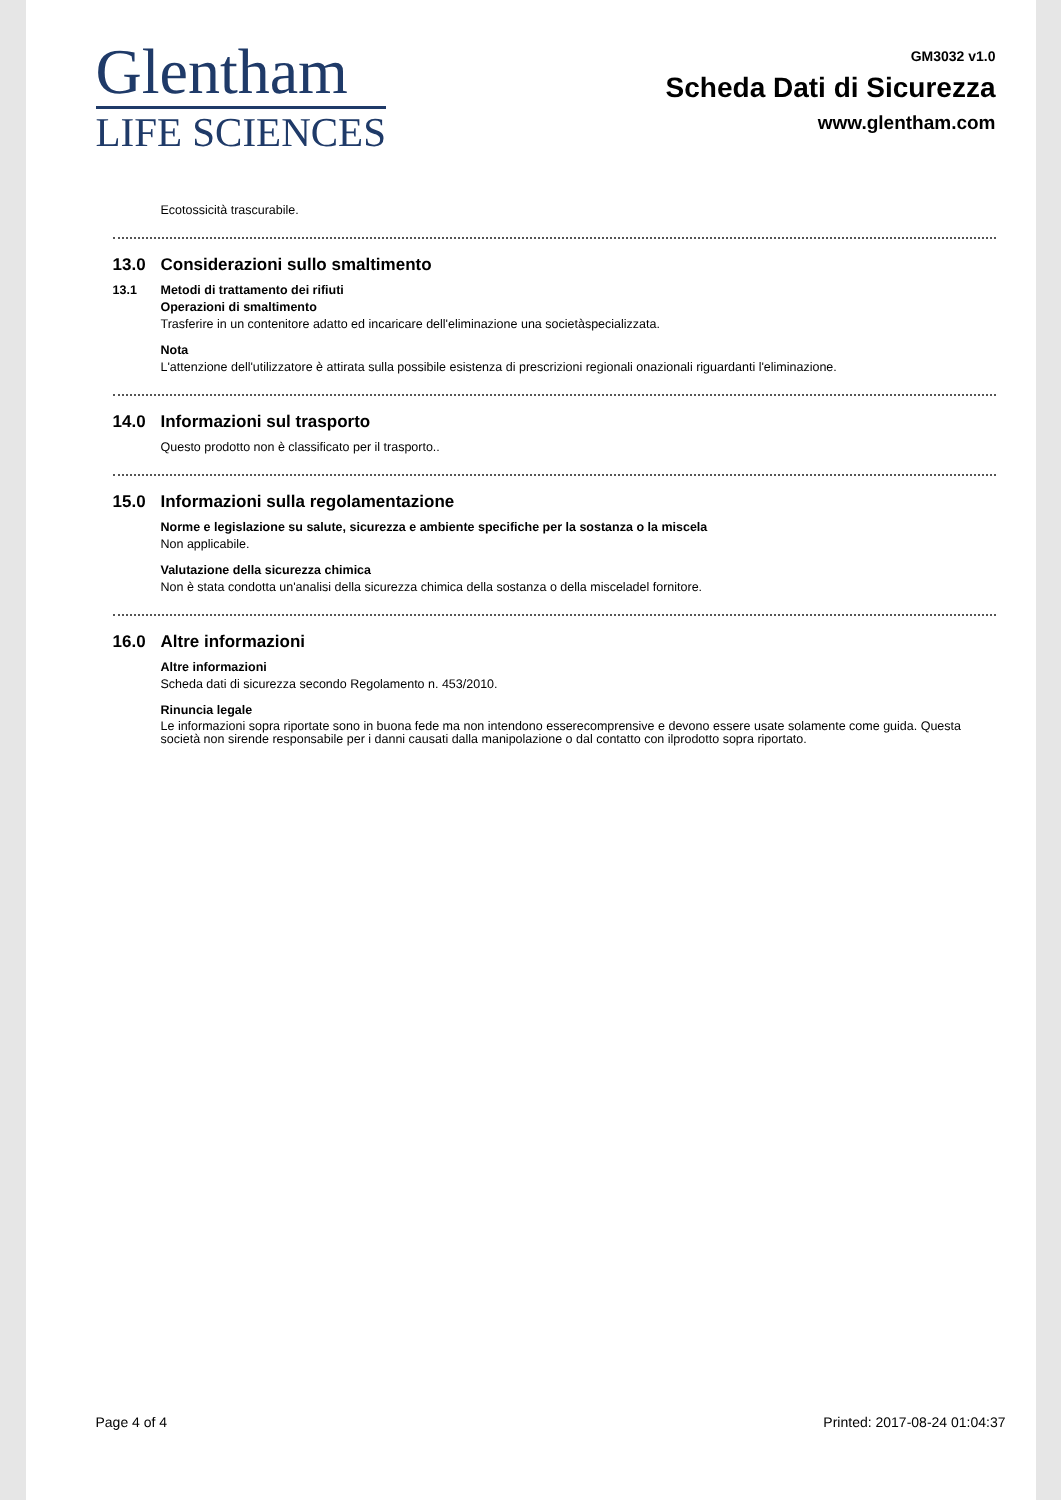Glentham
LIFE SCIENCES
GM3032 v1.0
Scheda Dati di Sicurezza
www.glentham.com
Ecotossicità trascurabile.
13.0 Considerazioni sullo smaltimento
13.1 Metodi di trattamento dei rifiuti
Operazioni di smaltimento
Trasferire in un contenitore adatto ed incaricare dell'eliminazione una societàspecializzata.
Nota
L'attenzione dell'utilizzatore è attirata sulla possibile esistenza di prescrizioni regionali onazionali riguardanti l'eliminazione.
14.0 Informazioni sul trasporto
Questo prodotto non è classificato per il trasporto..
15.0 Informazioni sulla regolamentazione
Norme e legislazione su salute, sicurezza e ambiente specifiche per la sostanza o la miscela
Non applicabile.
Valutazione della sicurezza chimica
Non è stata condotta un'analisi della sicurezza chimica della sostanza o della misceladel fornitore.
16.0 Altre informazioni
Altre informazioni
Scheda dati di sicurezza secondo Regolamento n. 453/2010.
Rinuncia legale
Le informazioni sopra riportate sono in buona fede ma non intendono esserecomprensive e devono essere usate solamente come guida. Questa società non sirende responsabile per i danni causati dalla manipolazione o dal contatto con ilprodotto sopra riportato.
Page 4 of 4 Printed: 2017-08-24 01:04:37